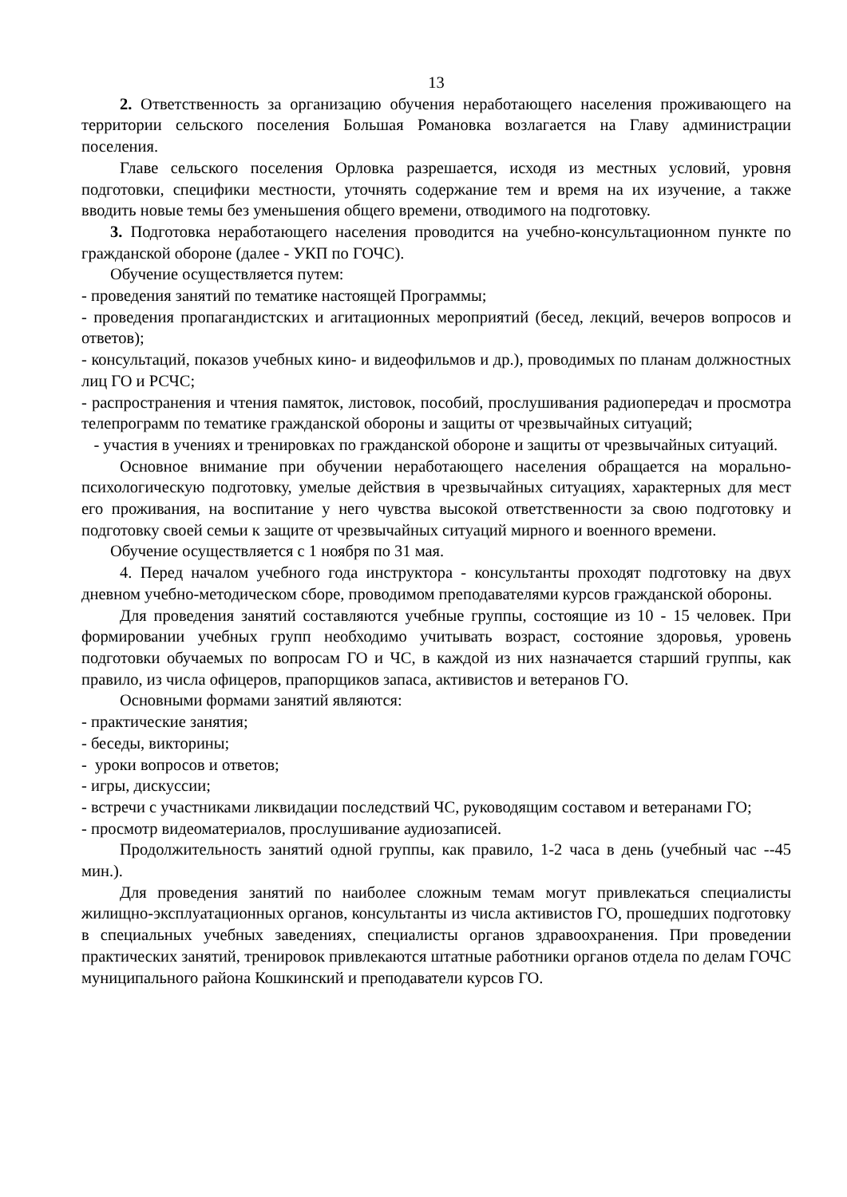13
2. Ответственность за организацию обучения неработающего населения проживающего на территории сельского поселения Большая Романовка возлагается на Главу администрации поселения.
Главе сельского поселения Орловка разрешается, исходя из местных условий, уровня подготовки, специфики местности, уточнять содержание тем и время на их изучение, а также вводить новые темы без уменьшения общего времени, отводимого на подготовку.
3. Подготовка неработающего населения проводится на учебно-консультационном пункте по гражданской обороне (далее - УКП по ГОЧС).
Обучение осуществляется путем:
- проведения занятий по тематике настоящей Программы;
- проведения пропагандистских и агитационных мероприятий (бесед, лекций, вечеров вопросов и ответов);
- консультаций, показов учебных кино- и видеофильмов и др.), проводимых по планам должностных лиц ГО и РСЧС;
- распространения и чтения памяток, листовок, пособий, прослушивания радиопередач и просмотра телепрограмм по тематике гражданской обороны и защиты от чрезвычайных ситуаций;
- участия в учениях и тренировках по гражданской обороне и защиты от чрезвычайных ситуаций.
Основное внимание при обучении неработающего населения обращается на морально-психологическую подготовку, умелые действия в чрезвычайных ситуациях, характерных для мест его проживания, на воспитание у него чувства высокой ответственности за свою подготовку и подготовку своей семьи к защите от чрезвычайных ситуаций мирного и военного времени.
Обучение осуществляется с 1 ноября по 31 мая.
4. Перед началом учебного года инструктора - консультанты проходят подготовку на двух дневном учебно-методическом сборе, проводимом преподавателями курсов гражданской обороны.
Для проведения занятий составляются учебные группы, состоящие из 10 - 15 человек. При формировании учебных групп необходимо учитывать возраст, состояние здоровья, уровень подготовки обучаемых по вопросам ГО и ЧС, в каждой из них назначается старший группы, как правило, из числа офицеров, прапорщиков запаса, активистов и ветеранов ГО.
Основными формами занятий являются:
- практические занятия;
- беседы, викторины;
- уроки вопросов и ответов;
- игры, дискуссии;
- встречи с участниками ликвидации последствий ЧС, руководящим составом и ветеранами ГО;
- просмотр видеоматериалов, прослушивание аудиозаписей.
Продолжительность занятий одной группы, как правило, 1-2 часа в день (учебный час --45 мин.).
Для проведения занятий по наиболее сложным темам могут привлекаться специалисты жилищно-эксплуатационных органов, консультанты из числа активистов ГО, прошедших подготовку в специальных учебных заведениях, специалисты органов здравоохранения. При проведении практических занятий, тренировок привлекаются штатные работники органов отдела по делам ГОЧС муниципального района Кошкинский и преподаватели курсов ГО.